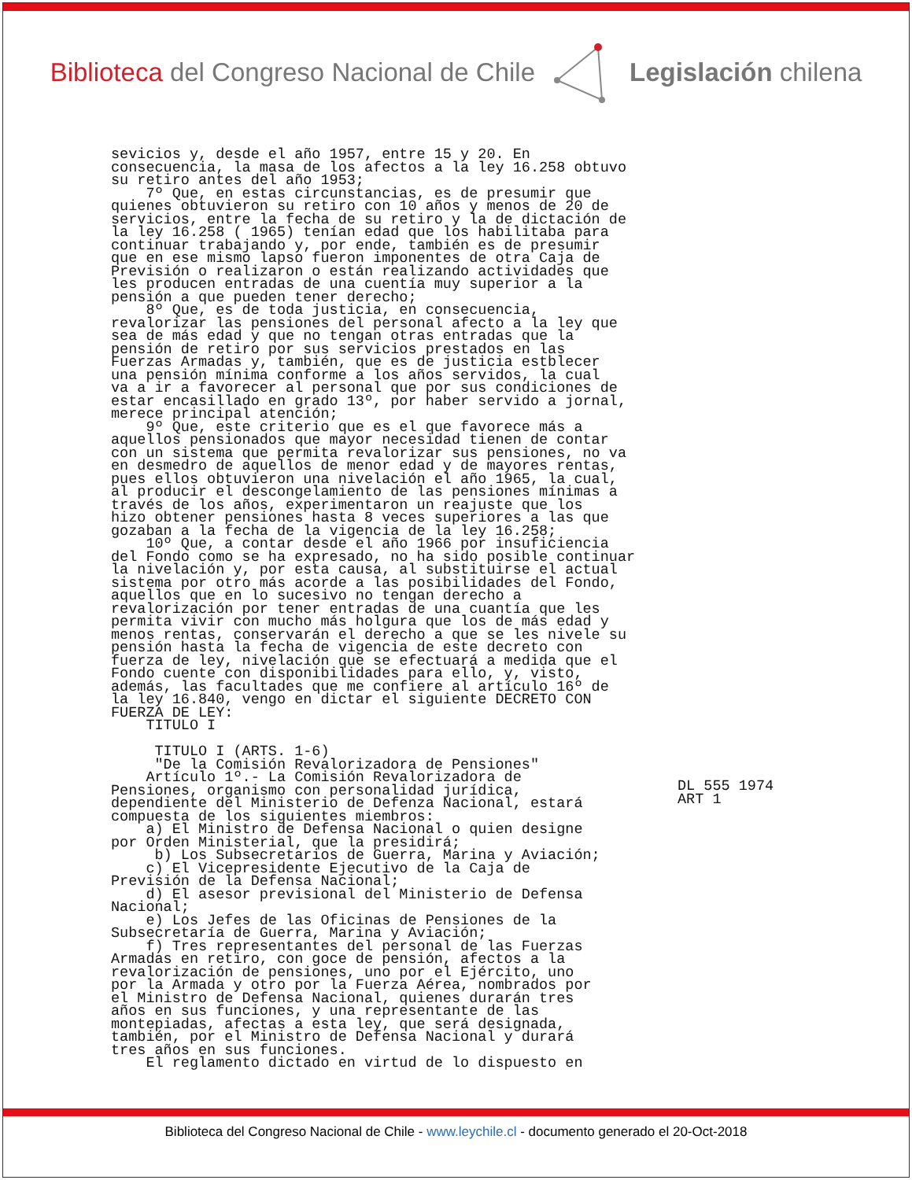Biblioteca del Congreso Nacional de Chile
Legislación chilena
sevicios y, desde el año 1957, entre 15 y 20. En
consecuencia, la masa de los afectos a la ley 16.258 obtuvo
su retiro antes del año 1953;
    7º Que, en estas circunstancias, es de presumir que
quienes obtuvieron su retiro con 10 años y menos de 20 de
servicios, entre la fecha de su retiro y la de dictación de
la ley 16.258 ( 1965) tenían edad que los habilitaba para
continuar trabajando y, por ende, también es de presumir
que en ese mismo lapso fueron imponentes de otra Caja de
Previsión o realizaron o están realizando actividades que
les producen entradas de una cuentía muy superior a la
pensión a que pueden tener derecho;
    8º Que, es de toda justicia, en consecuencia,
revalorizar las pensiones del personal afecto a la ley que
sea de más edad y que no tengan otras entradas que la
pensión de retiro por sus servicios prestados en las
Fuerzas Armadas y, también, que es de justicia estblecer
una pensión mínima conforme a los años servidos, la cual
va a ir a favorecer al personal que por sus condiciones de
estar encasillado en grado 13º, por haber servido a jornal,
merece principal atención;
    9º Que, este criterio que es el que favorece más a
aquellos pensionados que mayor necesidad tienen de contar
con un sistema que permita revalorizar sus pensiones, no va
en desmedro de aquellos de menor edad y de mayores rentas,
pues ellos obtuvieron una nivelación el año 1965, la cual,
al producir el descongelamiento de las pensiones mínimas a
través de los años, experimentaron un reajuste que los
hizo obtener pensiones hasta 8 veces superiores a las que
gozaban a la fecha de la vigencia de la ley 16.258;
    10º Que, a contar desde el año 1966 por insuficiencia
del Fondo como se ha expresado, no ha sido posible continuar
la nivelación y, por esta causa, al substituirse el actual
sistema por otro más acorde a las posibilidades del Fondo,
aquellos que en lo sucesivo no tengan derecho a
revalorización por tener entradas de una cuantía que les
permita vivir con mucho más holgura que los de más edad y
menos rentas, conservarán el derecho a que se les nivele su
pensión hasta la fecha de vigencia de este decreto con
fuerza de ley, nivelación que se efectuará a medida que el
Fondo cuente con disponibilidades para ello, y, visto,
además, las facultades que me confiere al artículo 16º de
la ley 16.840, vengo en dictar el siguiente DECRETO CON
FUERZA DE LEY:
    TITULO I

     TITULO I (ARTS. 1-6)
     "De la Comisión Revalorizadora de Pensiones"
    Artículo 1º.- La Comisión Revalorizadora de
Pensiones, organismo con personalidad jurídica,
dependiente del Ministerio de Defenza Nacional, estará
compuesta de los siguientes miembros:
    a) El Ministro de Defensa Nacional o quien designe
por Orden Ministerial, que la presidirá;
     b) Los Subsecretarios de Guerra, Marina y Aviación;
    c) El Vicepresidente Ejecutivo de la Caja de
Previsión de la Defensa Nacional;
    d) El asesor previsional del Ministerio de Defensa
Nacional;
    e) Los Jefes de las Oficinas de Pensiones de la
Subsecretaría de Guerra, Marina y Aviación;
    f) Tres representantes del personal de las Fuerzas
Armadas en retiro, con goce de pensión, afectos a la
revalorización de pensiones, uno por el Ejército, uno
por la Armada y otro por la Fuerza Aérea, nombrados por
el Ministro de Defensa Nacional, quienes durarán tres
años en sus funciones, y una representante de las
montepiadas, afectas a esta ley, que será designada,
también, por el Ministro de Defensa Nacional y durará
tres años en sus funciones.
    El reglamento dictado en virtud de lo dispuesto en
DL 555 1974
ART 1
Biblioteca del Congreso Nacional de Chile - www.leychile.cl - documento generado el 20-Oct-2018